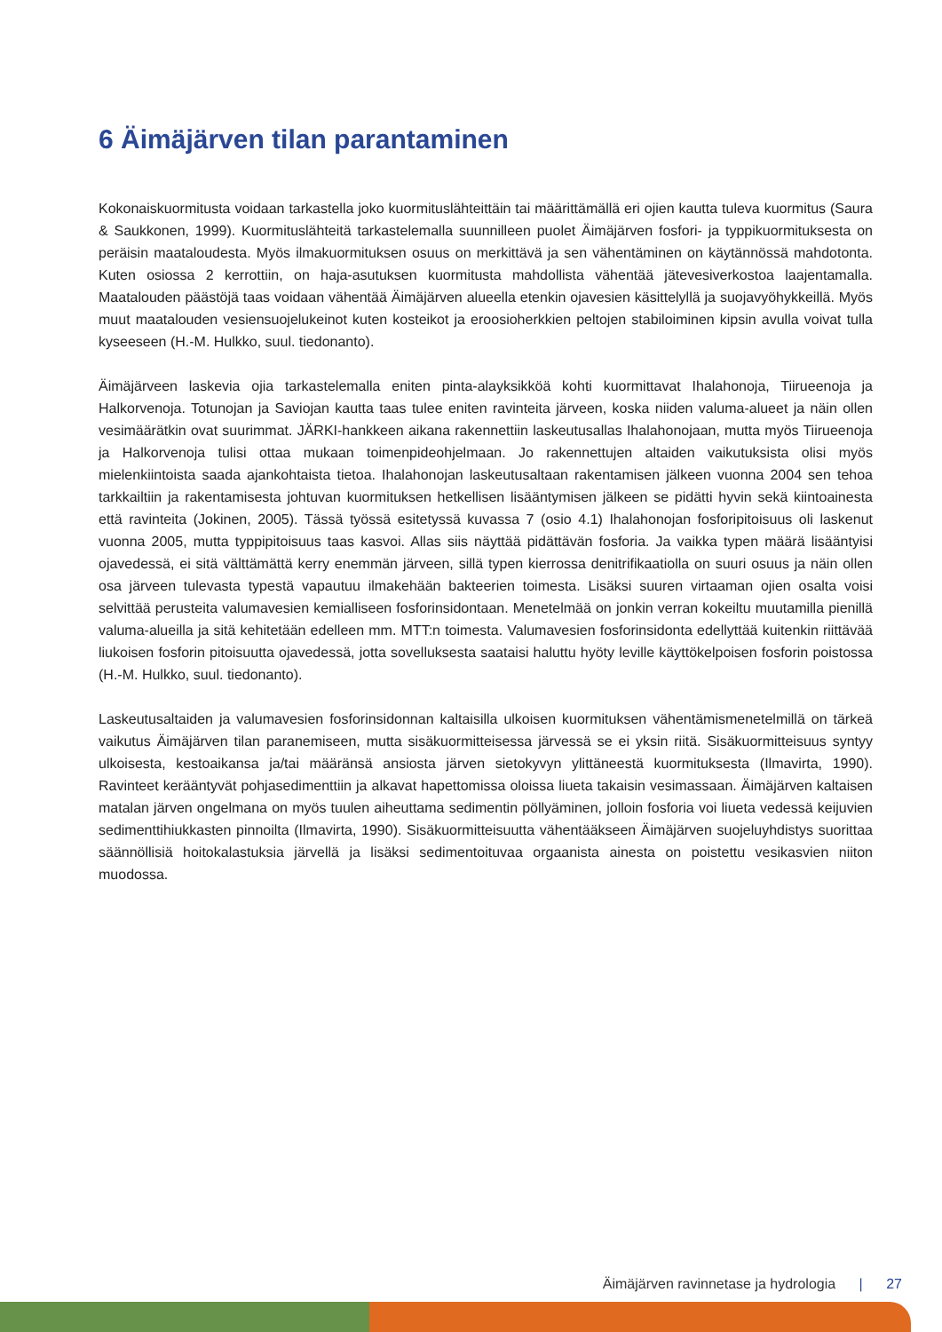6 Äimäjärven tilan parantaminen
Kokonaiskuormitusta voidaan tarkastella joko kuormituslähteittäin tai määrittämällä eri ojien kautta tuleva kuor­mitus (Saura & Saukkonen, 1999). Kuormituslähteitä tarkastelemalla suunnilleen puolet Äimäjärven fosfori- ja typpikuormituksesta on peräisin maataloudesta. Myös ilmakuormituksen osuus on merkittävä ja sen vähen­täminen on käytännössä mahdotonta. Kuten osiossa 2 kerrottiin, on haja-asutuksen kuormitusta mahdollista vähentää jätevesiverkostoa laajentamalla. Maatalouden päästöjä taas voidaan vähentää Äimäjärven alueella etenkin ojavesien käsittelyllä ja suojavyöhykkeillä. Myös muut maatalouden vesiensuojelukeinot kuten kosteikot ja eroosioherkkien peltojen stabiloiminen kipsin avulla voivat tulla kyseeseen (H.-M. Hulkko, suul. tiedonanto).
Äimäjärveen laskevia ojia tarkastelemalla eniten pinta-alayksikköä kohti kuormittavat Ihalahonoja, Tiirueenoja ja Halkorvenoja. Totunojan ja Saviojan kautta taas tulee eniten ravinteita järveen, koska niiden valuma-alueet ja näin ollen vesimäärätkin ovat suurimmat. JÄRKI-hankkeen aikana rakennettiin laskeutusallas Ihalahonojaan, mutta myös Tiirueenoja ja Halkorvenoja tulisi ottaa mukaan toimenpideohjelmaan. Jo rakennettujen altaiden vaikutuksista olisi myös mielenkiintoista saada ajankohtaista tietoa. Ihalahonojan laskeutusaltaan rakentamisen jälkeen vuonna 2004 sen tehoa tarkkailtiin ja rakentamisesta johtuvan kuormituksen hetkellisen lisääntymisen jälkeen se pidätti hyvin sekä kiintoainesta että ravinteita (Jokinen, 2005). Tässä työssä esitetyssä kuvassa 7 (osio 4.1) Ihalahonojan fosforipitoisuus oli laskenut vuonna 2005, mutta typpipitoisuus taas kasvoi. Allas siis näyttää pidättävän fosforia. Ja vaikka typen määrä lisääntyisi ojavedessä, ei sitä välttämättä kerry enemmän jär­veen, sillä typen kierrossa denitrifikaatiolla on suuri osuus ja näin ollen osa järveen tulevasta typestä vapautuu ilmakehään bakteerien toimesta. Lisäksi suuren virtaaman ojien osalta voisi selvittää perusteita valumavesien kemialliseen fosforinsidontaan. Menetelmää on jonkin verran kokeiltu muutamilla pienillä valuma-alueilla ja sitä kehitetään edelleen mm. MTT:n toimesta. Valumavesien fosforinsidonta edellyttää kuitenkin riittävää liukoisen fosforin pitoisuutta ojavedessä, jotta sovelluksesta saataisi haluttu hyöty leville käyttökelpoisen fosforin poistos­sa (H.-M. Hulkko, suul. tiedonanto).
Laskeutusaltaiden ja valumavesien fosforinsidonnan kaltaisilla ulkoisen kuormituksen vähentämismenetelmillä on tärkeä vaikutus Äimäjärven tilan paranemiseen, mutta sisäkuormitteisessa järvessä se ei yksin riitä. Sisä­kuormitteisuus syntyy ulkoisesta, kestoaikansa ja/tai määränsä ansiosta järven sietokyvyn ylittäneestä kuor­mituksesta (Ilmavirta, 1990). Ravinteet kerääntyvät pohjasedimenttiin ja alkavat hapettomissa oloissa liueta ta­kaisin vesimassaan. Äimäjärven kaltaisen matalan järven ongelmana on myös tuulen aiheuttama sedimentin pöllyäminen, jolloin fosforia voi liueta vedessä keijuvien sedimenttihiukkasten pinnoilta (Ilmavirta, 1990). Sisä­kuormitteisuutta vähentääkseen Äimäjärven suojeluyhdistys suorittaa säännöllisiä hoitokalastuksia järvellä ja lisäksi sedimentoituvaa orgaanista ainesta on poistettu vesikasvien niiton muodossa.
Äimäjärven ravinnetase ja hydrologia | 27